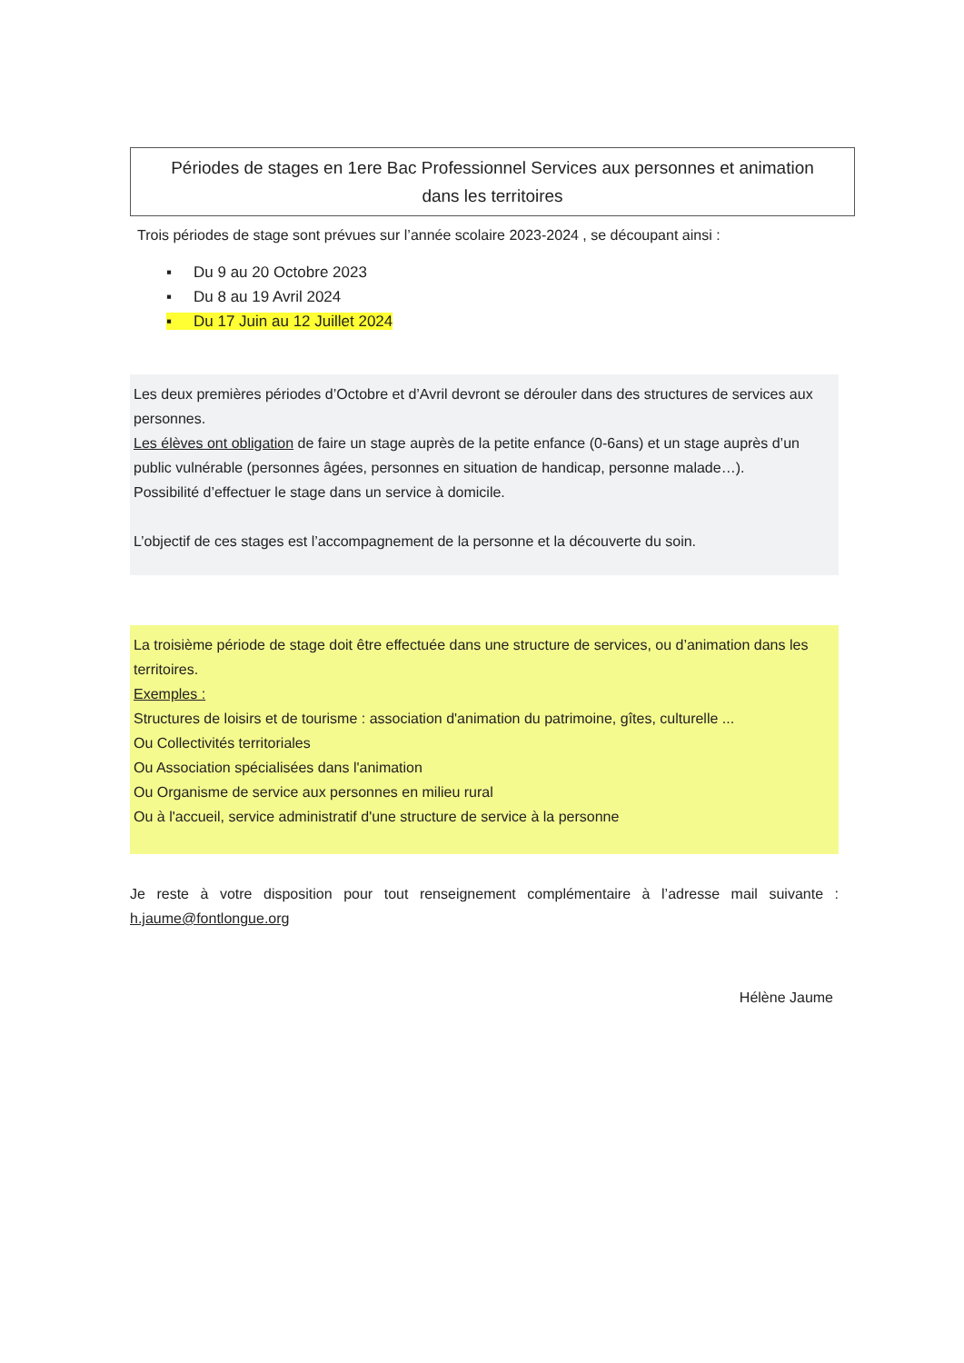Périodes de stages en 1ere Bac Professionnel Services aux personnes et animation
dans les territoires
Trois périodes de stage sont prévues sur l’année scolaire 2023-2024 , se découpant ainsi :
▪ Du 9 au 20 Octobre 2023
▪ Du 8 au 19 Avril 2024
▪ Du 17 Juin au 12 Juillet 2024
Les deux premières périodes d’Octobre et d’Avril devront se dérouler dans des structures de services aux personnes.
Les élèves ont obligation de faire un stage auprès de la petite enfance (0-6ans) et un stage auprès d’un public vulnérable (personnes âgées, personnes en situation de handicap, personne malade…).
Possibilité d’effectuer le stage dans un service à domicile.
L’objectif de ces stages est l’accompagnement de la personne et la découverte du soin.
La troisième période de stage doit être effectuée dans une structure de services, ou d’animation dans les territoires.
Exemples :
Structures de loisirs et de tourisme : association d'animation du patrimoine, gîtes, culturelle ...
Ou Collectivités territoriales
Ou Association spécialisées dans l'animation
Ou Organisme de service aux personnes en milieu rural
Ou à l'accueil, service administratif d'une structure de service à la personne
Je reste à votre disposition pour tout renseignement complémentaire à l’adresse mail suivante : h.jaume@fontlongue.org
Hélène Jaume